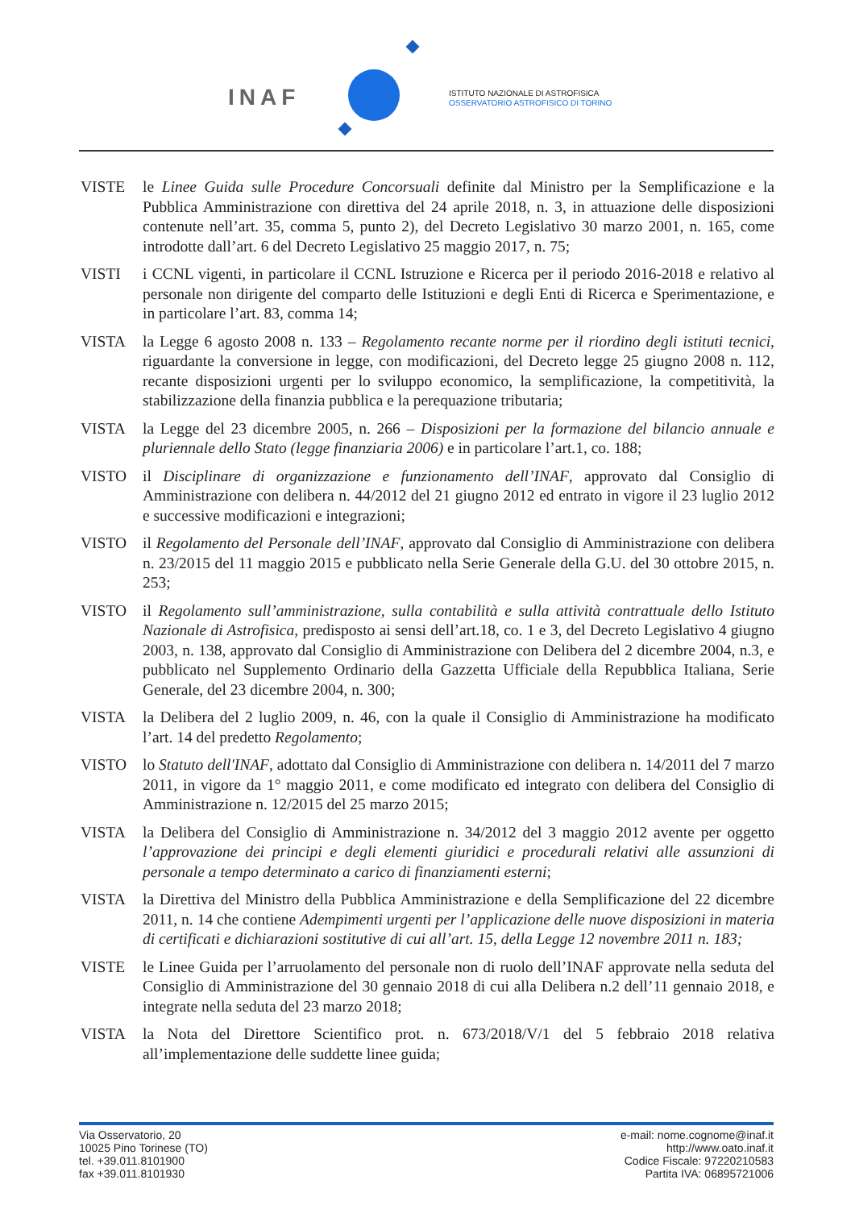INAF
ISTITUTO NAZIONALE DI ASTROFISICA
OSSERVATORIO ASTROFISICO DI TORINO
VISTE le Linee Guida sulle Procedure Concorsuali definite dal Ministro per la Semplificazione e la Pubblica Amministrazione con direttiva del 24 aprile 2018, n. 3, in attuazione delle disposizioni contenute nell’art. 35, comma 5, punto 2), del Decreto Legislativo 30 marzo 2001, n. 165, come introdotte dall’art. 6 del Decreto Legislativo 25 maggio 2017, n. 75;
VISTI i CCNL vigenti, in particolare il CCNL Istruzione e Ricerca per il periodo 2016-2018 e relativo al personale non dirigente del comparto delle Istituzioni e degli Enti di Ricerca e Sperimentazione, e in particolare l’art. 83, comma 14;
VISTA la Legge 6 agosto 2008 n. 133 – Regolamento recante norme per il riordino degli istituti tecnici, riguardante la conversione in legge, con modificazioni, del Decreto legge 25 giugno 2008 n. 112, recante disposizioni urgenti per lo sviluppo economico, la semplificazione, la competitività, la stabilizzazione della finanzia pubblica e la perequazione tributaria;
VISTA la Legge del 23 dicembre 2005, n. 266 – Disposizioni per la formazione del bilancio annuale e pluriennale dello Stato (legge finanziaria 2006) e in particolare l’art.1, co. 188;
VISTO il Disciplinare di organizzazione e funzionamento dell’INAF, approvato dal Consiglio di Amministrazione con delibera n. 44/2012 del 21 giugno 2012 ed entrato in vigore il 23 luglio 2012 e successive modificazioni e integrazioni;
VISTO il Regolamento del Personale dell’INAF, approvato dal Consiglio di Amministrazione con delibera n. 23/2015 del 11 maggio 2015 e pubblicato nella Serie Generale della G.U. del 30 ottobre 2015, n. 253;
VISTO il Regolamento sull’amministrazione, sulla contabilità e sulla attività contrattuale dello Istituto Nazionale di Astrofisica, predisposto ai sensi dell’art.18, co. 1 e 3, del Decreto Legislativo 4 giugno 2003, n. 138, approvato dal Consiglio di Amministrazione con Delibera del 2 dicembre 2004, n.3, e pubblicato nel Supplemento Ordinario della Gazzetta Ufficiale della Repubblica Italiana, Serie Generale, del 23 dicembre 2004, n. 300;
VISTA la Delibera del 2 luglio 2009, n. 46, con la quale il Consiglio di Amministrazione ha modificato l’art. 14 del predetto Regolamento;
VISTO lo Statuto dell'INAF, adottato dal Consiglio di Amministrazione con delibera n. 14/2011 del 7 marzo 2011, in vigore da 1° maggio 2011, e come modificato ed integrato con delibera del Consiglio di Amministrazione n. 12/2015 del 25 marzo 2015;
VISTA la Delibera del Consiglio di Amministrazione n. 34/2012 del 3 maggio 2012 avente per oggetto l’approvazione dei principi e degli elementi giuridici e procedurali relativi alle assunzioni di personale a tempo determinato a carico di finanziamenti esterni;
VISTA la Direttiva del Ministro della Pubblica Amministrazione e della Semplificazione del 22 dicembre 2011, n. 14 che contiene Adempimenti urgenti per l’applicazione delle nuove disposizioni in materia di certificati e dichiarazioni sostitutive di cui all’art. 15, della Legge 12 novembre 2011 n. 183;
VISTE le Linee Guida per l’arruolamento del personale non di ruolo dell’INAF approvate nella seduta del Consiglio di Amministrazione del 30 gennaio 2018 di cui alla Delibera n.2 dell’11 gennaio 2018, e integrate nella seduta del 23 marzo 2018;
VISTA la Nota del Direttore Scientifico prot. n. 673/2018/V/1 del 5 febbraio 2018 relativa all’implementazione delle suddette linee guida;
Via Osservatorio, 20
10025 Pino Torinese (TO)
tel. +39.011.8101900
fax +39.011.8101930
e-mail: nome.cognome@inaf.it
http://www.oato.inaf.it
Codice Fiscale: 97220210583
Partita IVA: 06895721006